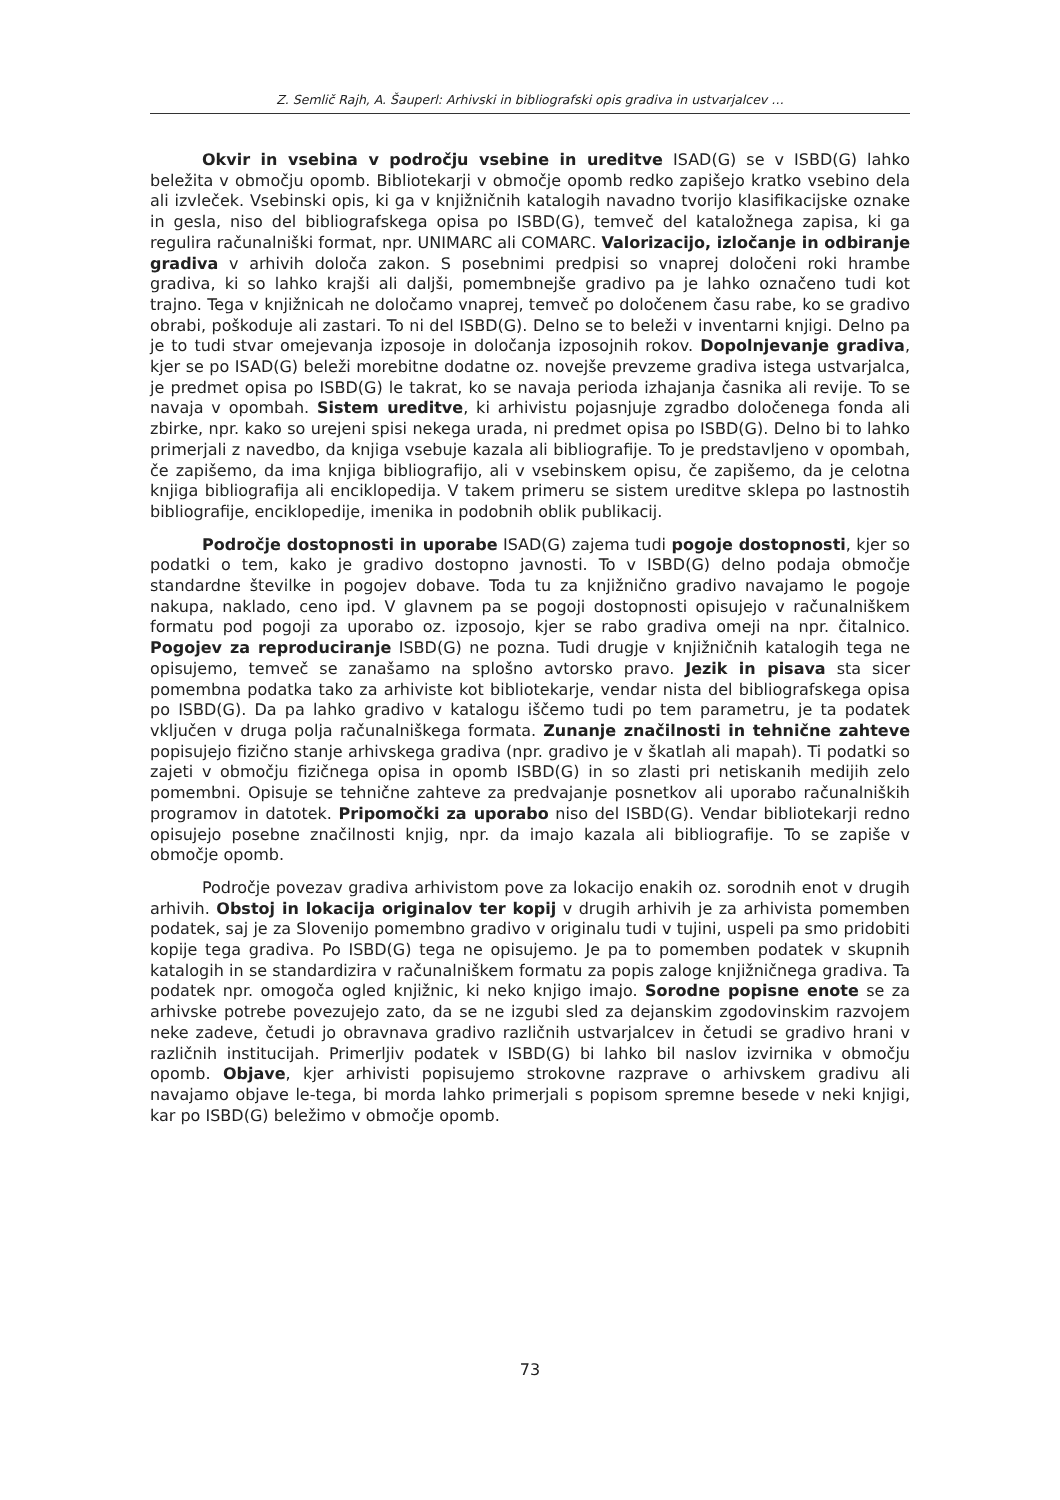Z. Semlič Rajh, A. Šauperl: Arhivski in bibliografski opis gradiva in ustvarjalcev …
Okvir in vsebina v področju vsebine in ureditve ISAD(G) se v ISBD(G) lahko beležita v območju opomb. Bibliotekarji v območje opomb redko zapišejo kratko vsebino dela ali izvleček. Vsebinski opis, ki ga v knjižničnih katalogih navadno tvorijo klasifikacijske oznake in gesla, niso del bibliografskega opisa po ISBD(G), temveč del kataložnega zapisa, ki ga regulira računalniški format, npr. UNIMARC ali COMARC. Valorizacijo, izločanje in odbiranje gradiva v arhivih določa zakon. S posebnimi predpisi so vnaprej določeni roki hrambe gradiva, ki so lahko krajši ali daljši, pomembnejše gradivo pa je lahko označeno tudi kot trajno. Tega v knjižnicah ne določamo vnaprej, temveč po določenem času rabe, ko se gradivo obrabi, poškoduje ali zastari. To ni del ISBD(G). Delno se to beleži v inventarni knjigi. Delno pa je to tudi stvar omejevanja izposoje in določanja izposojnih rokov. Dopolnjevanje gradiva, kjer se po ISAD(G) beleži morebitne dodatne oz. novejše prevzeme gradiva istega ustvarjalca, je predmet opisa po ISBD(G) le takrat, ko se navaja perioda izhajanja časnika ali revije. To se navaja v opombah. Sistem ureditve, ki arhivistu pojasnjuje zgradbo določenega fonda ali zbirke, npr. kako so urejeni spisi nekega urada, ni predmet opisa po ISBD(G). Delno bi to lahko primerjali z navedbo, da knjiga vsebuje kazala ali bibliografije. To je predstavljeno v opombah, če zapišemo, da ima knjiga bibliografijo, ali v vsebinskem opisu, če zapišemo, da je celotna knjiga bibliografija ali enciklopedija. V takem primeru se sistem ureditve sklepa po lastnostih bibliografije, enciklopedije, imenika in podobnih oblik publikacij.
Področje dostopnosti in uporabe ISAD(G) zajema tudi pogoje dostopnosti, kjer so podatki o tem, kako je gradivo dostopno javnosti. To v ISBD(G) delno podaja območje standardne številke in pogojev dobave. Toda tu za knjižnično gradivo navajamo le pogoje nakupa, naklado, ceno ipd. V glavnem pa se pogoji dostopnosti opisujejo v računalniškem formatu pod pogoji za uporabo oz. izposojo, kjer se rabo gradiva omeji na npr. čitalnico. Pogojev za reproduciranje ISBD(G) ne pozna. Tudi drugje v knjižničnih katalogih tega ne opisujemo, temveč se zanašamo na splošno avtorsko pravo. Jezik in pisava sta sicer pomembna podatka tako za arhiviste kot bibliotekarje, vendar nista del bibliografskega opisa po ISBD(G). Da pa lahko gradivo v katalogu iščemo tudi po tem parametru, je ta podatek vključen v druga polja računalniškega formata. Zunanje značilnosti in tehnične zahteve popisujejo fizično stanje arhivskega gradiva (npr. gradivo je v škatlah ali mapah). Ti podatki so zajeti v območju fizičnega opisa in opomb ISBD(G) in so zlasti pri netiskanih medijih zelo pomembni. Opisuje se tehnične zahteve za predvajanje posnetkov ali uporabo računalniških programov in datotek. Pripomočki za uporabo niso del ISBD(G). Vendar bibliotekarji redno opisujejo posebne značilnosti knjig, npr. da imajo kazala ali bibliografije. To se zapiše v območje opomb.
Področje povezav gradiva arhivistom pove za lokacijo enakih oz. sorodnih enot v drugih arhivih. Obstoj in lokacija originalov ter kopij v drugih arhivih je za arhivista pomemben podatek, saj je za Slovenijo pomembno gradivo v originalu tudi v tujini, uspeli pa smo pridobiti kopije tega gradiva. Po ISBD(G) tega ne opisujemo. Je pa to pomemben podatek v skupnih katalogih in se standardizira v računalniškem formatu za popis zaloge knjižničnega gradiva. Ta podatek npr. omogoča ogled knjižnic, ki neko knjigo imajo. Sorodne popisne enote se za arhivske potrebe povezujejo zato, da se ne izgubi sled za dejanskim zgodovinskim razvojem neke zadeve, četudi jo obravnava gradivo različnih ustvarjalcev in četudi se gradivo hrani v različnih institucijah. Primerljiv podatek v ISBD(G) bi lahko bil naslov izvirnika v območju opomb. Objave, kjer arhivisti popisujemo strokovne razprave o arhivskem gradivu ali navajamo objave le-tega, bi morda lahko primerjali s popisom spremne besede v neki knjigi, kar po ISBD(G) beležimo v območje opomb.
73